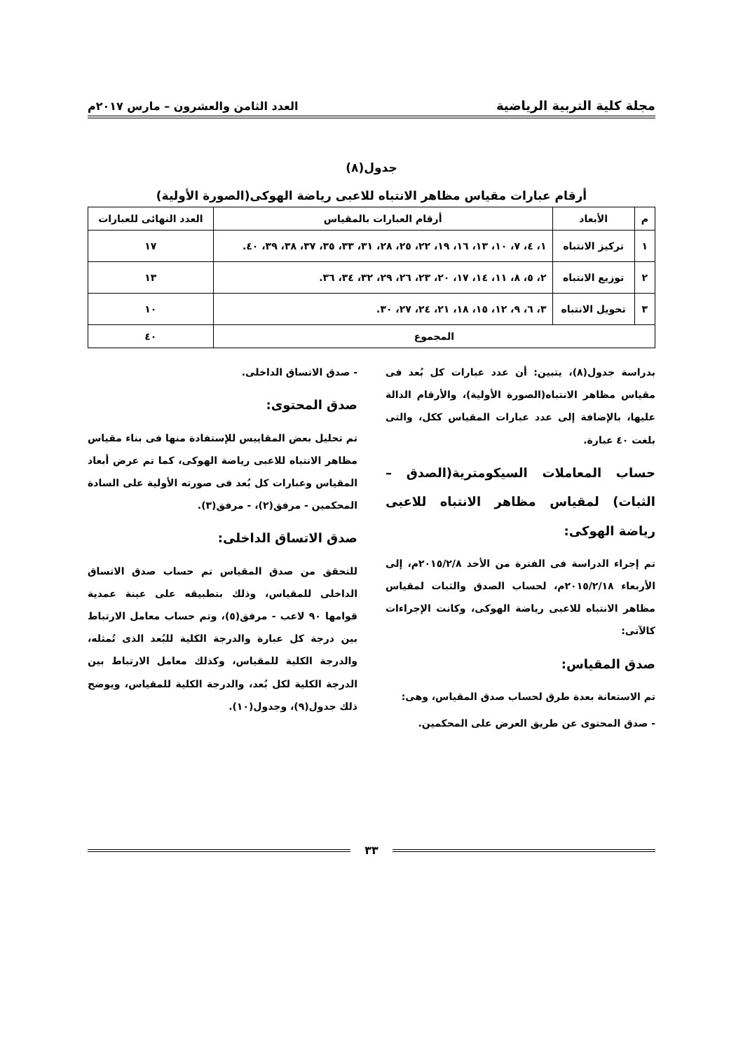مجلة كلية التربية الرياضية العدد الثامن والعشرون – مارس ٢٠١٧م
جدول(٨)
أرقام عبارات مقياس مظاهر الانتباه للاعبى رياضة الهوكى(الصورة الأولية)
| م | الأبعاد | أرقام العبارات بالمقياس | العدد النهائى للعبارات |
| --- | --- | --- | --- |
| ١ | تركيز الانتباه | ١، ٤، ٧، ١٠، ١٣، ١٦، ١٩، ٢٢، ٢٥، ٢٨، ٣١، ٣٣، ٣٥، ٣٧، ٣٨، ٣٩، ٤٠. | ١٧ |
| ٢ | توزيع الانتباه | ٢، ٥، ٨، ١١، ١٤، ١٧، ٢٠، ٢٣، ٢٦، ٢٩، ٣٢، ٣٤، ٣٦. | ١٣ |
| ٣ | تحويل الانتباه | ٣، ٦، ٩، ١٢، ١٥، ١٨، ٢١، ٢٤، ٢٧، ٣٠. | ١٠ |
| المجموع | | | ٤٠ |
بدراسة جدول(٨)، يتبين: أن عدد عبارات كل بُعد فى مقياس مظاهر الانتباه(الصورة الأولية)، والأرقام الدالة عليها، بالإضافة إلى عدد عبارات المقياس ككل، والتى بلغت ٤٠ عبارة.
حساب المعاملات السيكومترية(الصدق – الثبات) لمقياس مظاهر الانتباه للاعبى رياضة الهوكى:
تم إجراء الدراسة فى الفترة من الأحد ٢٠١٥/٢/٨م، إلى الأربعاء ٢٠١٥/٢/١٨م، لحساب الصدق والثبات لمقياس مظاهر الانتباه للاعبى رياضة الهوكى، وكانت الإجراءات كالآتى:
صدق المقياس:
تم الاستعانة بعدة طرق لحساب صدق المقياس، وهى:
- صدق المحتوى عن طريق العرض على المحكمين.
- صدق الاتساق الداخلى.
صدق المحتوى:
تم تحليل بعض المقاييس للإستفادة منها فى بناء مقياس مظاهر الانتباه للاعبى رياضة الهوكى، كما تم عرض أبعاد المقياس وعبارات كل بُعد فى صورته الأولية على السادة المحكمين - مرفق(٢)، - مرفق(٣).
صدق الاتساق الداخلى:
للتحقق من صدق المقياس تم حساب صدق الاتساق الداخلى للمقياس، وذلك بتطبيقه على عينة عمدية قوامها ٩٠ لاعب - مرفق(٥)، وتم حساب معامل الارتباط بين درجة كل عبارة والدرجة الكلية للبُعد الذى تُمثله، والدرجة الكلية للمقياس، وكذلك معامل الارتباط بين الدرجة الكلية لكل بُعد، والدرجة الكلية للمقياس، ويوضح ذلك جدول(٩)، وجدول(١٠).
٣٣